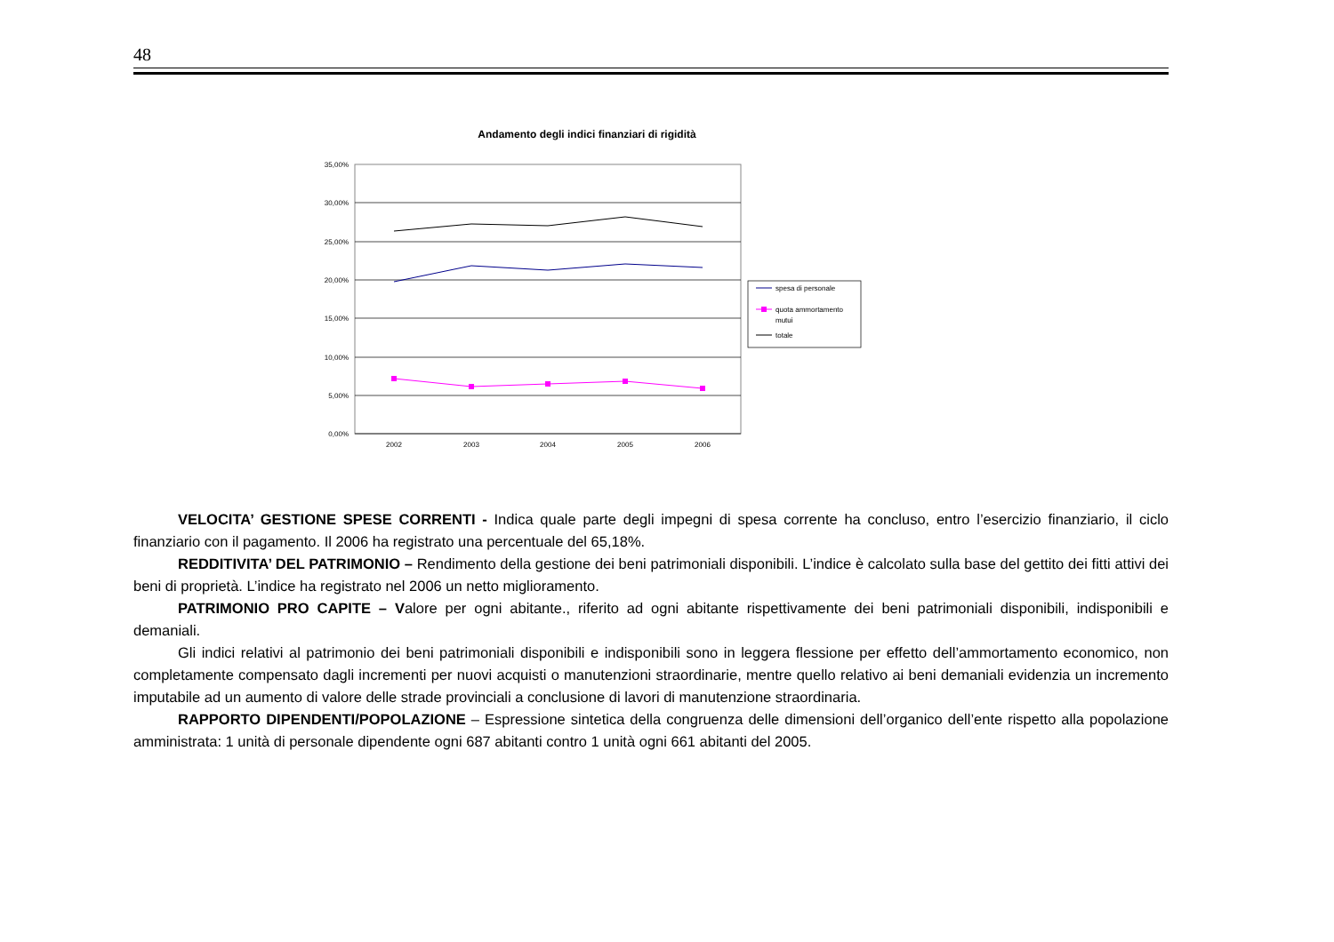48
Andamento degli indici finanziari di rigidità
35,00%
30,00%
25,00%
20,00%
15,00%
10,00%
5,00%
0,00%
2002
2003
2004
2005
2006
spesa di personale
quota ammortamento
mutui
totale
VELOCITA’ GESTIONE SPESE CORRENTI - Indica quale parte degli impegni di spesa corrente ha concluso, entro l’esercizio finanziario, il ciclo finanziario con il pagamento. Il 2006 ha registrato una percentuale del 65,18%.
REDDITIVITA’ DEL PATRIMONIO – Rendimento della gestione dei beni patrimoniali disponibili. L’indice è calcolato sulla base del gettito dei fitti attivi dei beni di proprietà. L’indice ha registrato nel 2006 un netto miglioramento.
PATRIMONIO PRO CAPITE – Valore per ogni abitante., riferito ad ogni abitante rispettivamente dei beni patrimoniali disponibili, indisponibili e demaniali.
Gli indici relativi al patrimonio dei beni patrimoniali disponibili e indisponibili sono in leggera flessione per effetto dell’ammortamento economico, non completamente compensato dagli incrementi per nuovi acquisti o manutenzioni straordinarie, mentre quello relativo ai beni demaniali evidenzia un incremento imputabile ad un aumento di valore delle strade provinciali a conclusione di lavori di manutenzione straordinaria.
RAPPORTO DIPENDENTI/POPOLAZIONE – Espressione sintetica della congruenza delle dimensioni dell’organico dell’ente rispetto alla popolazione amministrata: 1 unità di personale dipendente ogni 687 abitanti contro 1 unità ogni 661 abitanti del 2005.